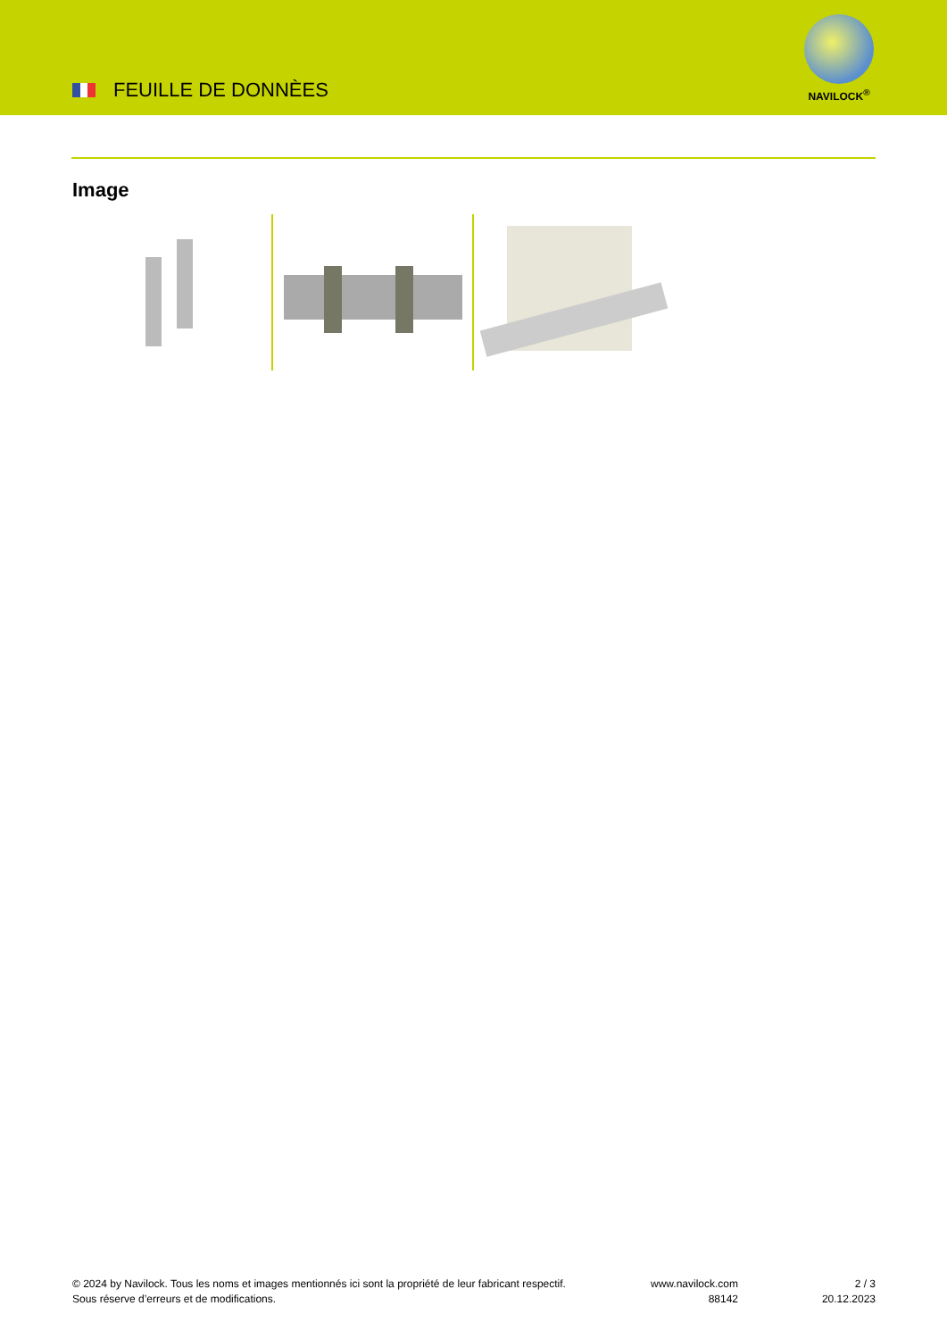FEUILLE DE DONNÈES
NAVILOCK<sup>®</sup>
Image
© 2024 by Navilock. Tous les noms et images mentionnés ici sont la propriété de leur fabricant respectif. Sous réserve d’erreurs et de modifications.
www.navilock.com
88142
2 / 3
20.12.2023